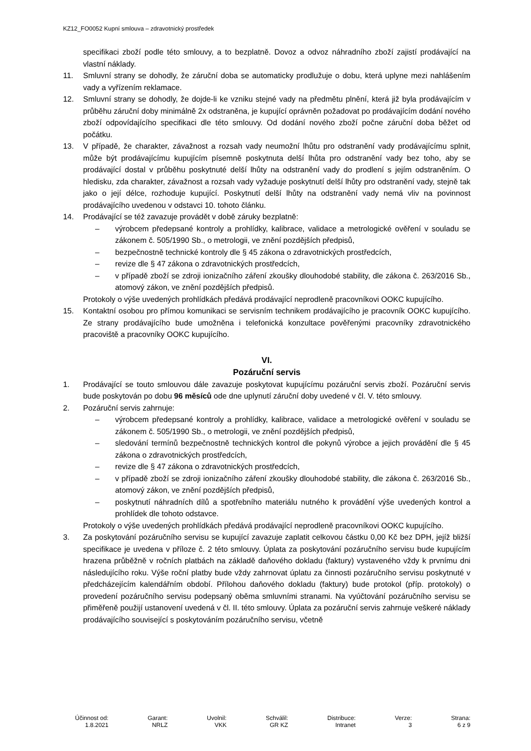KZ12_FO0052 Kupní smlouva – zdravotnický prostředek
specifikaci zboží podle této smlouvy, a to bezplatně. Dovoz a odvoz náhradního zboží zajistí prodávající na vlastní náklady.
11. Smluvní strany se dohodly, že záruční doba se automaticky prodlužuje o dobu, která uplyne mezi nahlášením vady a vyřízením reklamace.
12. Smluvní strany se dohodly, že dojde-li ke vzniku stejné vady na předmětu plnění, která již byla prodávajícím v průběhu záruční doby minimálně 2x odstraněna, je kupující oprávněn požadovat po prodávajícím dodání nového zboží odpovídajícího specifikaci dle této smlouvy. Od dodání nového zboží počne záruční doba běžet od počátku.
13. V případě, že charakter, závažnost a rozsah vady neumožní lhůtu pro odstranění vady prodávajícímu splnit, může být prodávajícímu kupujícím písemně poskytnuta delší lhůta pro odstranění vady bez toho, aby se prodávající dostal v průběhu poskytnuté delší lhůty na odstranění vady do prodlení s jejím odstraněním. O hledisku, zda charakter, závažnost a rozsah vady vyžaduje poskytnutí delší lhůty pro odstranění vady, stejně tak jako o její délce, rozhoduje kupující. Poskytnutí delší lhůty na odstranění vady nemá vliv na povinnost prodávajícího uvedenou v odstavci 10. tohoto článku.
14. Prodávající se též zavazuje provádět v době záruky bezplatně:
– výrobcem předepsané kontroly a prohlídky, kalibrace, validace a metrologické ověření v souladu se zákonem č. 505/1990 Sb., o metrologii, ve znění pozdějších předpisů,
– bezpečnostně technické kontroly dle § 45 zákona o zdravotnických prostředcích,
– revize dle § 47 zákona o zdravotnických prostředcích,
– v případě zboží se zdroji ionizačního záření zkoušky dlouhodobé stability, dle zákona č. 263/2016 Sb., atomový zákon, ve znění pozdějších předpisů.
Protokoly o výše uvedených prohlídkách předává prodávající neprodleně pracovníkovi OOKC kupujícího.
15. Kontaktní osobou pro přímou komunikaci se servisním technikem prodávajícího je pracovník OOKC kupujícího. Ze strany prodávajícího bude umožněna i telefonická konzultace pověřenými pracovníky zdravotnického pracoviště a pracovníky OOKC kupujícího.
VI.
Pozáruční servis
1. Prodávající se touto smlouvou dále zavazuje poskytovat kupujícímu pozáruční servis zboží. Pozáruční servis bude poskytován po dobu 96 měsíců ode dne uplynutí záruční doby uvedené v čl. V. této smlouvy.
2. Pozáruční servis zahrnuje:
– výrobcem předepsané kontroly a prohlídky, kalibrace, validace a metrologické ověření v souladu se zákonem č. 505/1990 Sb., o metrologii, ve znění pozdějších předpisů,
– sledování termínů bezpečnostně technických kontrol dle pokynů výrobce a jejich provádění dle § 45 zákona o zdravotnických prostředcích,
– revize dle § 47 zákona o zdravotnických prostředcích,
– v případě zboží se zdroji ionizačního záření zkoušky dlouhodobé stability, dle zákona č. 263/2016 Sb., atomový zákon, ve znění pozdějších předpisů,
– poskytnutí náhradních dílů a spotřebního materiálu nutného k provádění výše uvedených kontrol a prohlídek dle tohoto odstavce.
Protokoly o výše uvedených prohlídkách předává prodávající neprodleně pracovníkovi OOKC kupujícího.
3. Za poskytování pozáručního servisu se kupující zavazuje zaplatit celkovou částku 0,00 Kč bez DPH, jejíž bližší specifikace je uvedena v příloze č. 2 této smlouvy. Úplata za poskytování pozáručního servisu bude kupujícím hrazena průběžně v ročních platbách na základě daňového dokladu (faktury) vystaveného vždy k prvnímu dni následujícího roku. Výše roční platby bude vždy zahrnovat úplatu za činnosti pozáručního servisu poskytnuté v předcházejícím kalendářním období. Přílohou daňového dokladu (faktury) bude protokol (příp. protokoly) o provedení pozáručního servisu podepsaný oběma smluvními stranami. Na vyúčtování pozáručního servisu se přiměřeně použijí ustanovení uvedená v čl. II. této smlouvy. Úplata za pozáruční servis zahrnuje veškeré náklady prodávajícího související s poskytováním pozáručního servisu, včetně
Účinnost od:
1.8.2021
Garant:
NRLZ
Uvolnil:
VKK
Schválil:
GR KZ
Distribuce:
Intranet
Verze:
3
Strana:
6 z 9